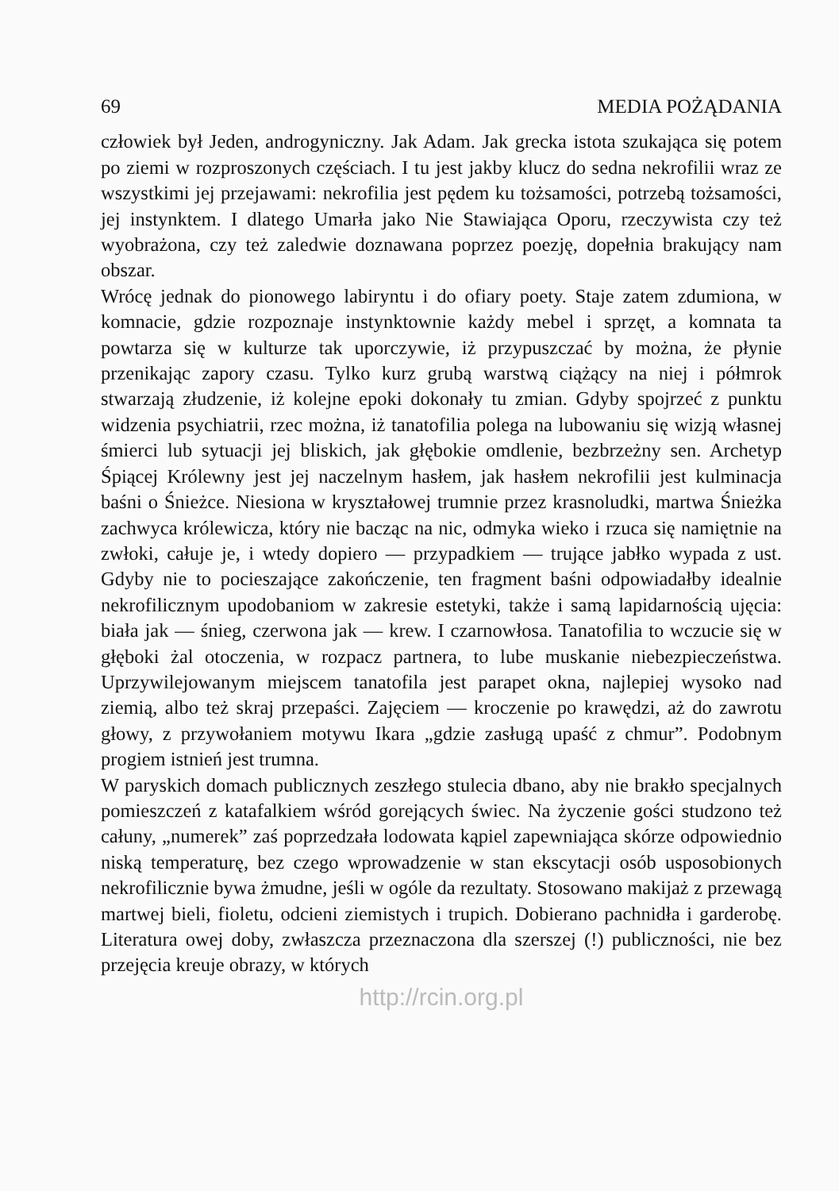69 MEDIA POŻĄDANIA
człowiek był Jeden, androgyniczny. Jak Adam. Jak grecka istota szukająca się potem po ziemi w rozproszonych częściach. I tu jest jakby klucz do sedna nekrofilii wraz ze wszystkimi jej przejawami: nekrofilia jest pędem ku tożsamości, potrzebą tożsamości, jej instynktem. I dlatego Umarła jako Nie Stawiająca Oporu, rzeczywista czy też wyobrażona, czy też zaledwie doznawana poprzez poezję, dopełnia brakujący nam obszar.
Wrócę jednak do pionowego labiryntu i do ofiary poety. Staje zatem zdumiona, w komnacie, gdzie rozpoznaje instynktownie każdy mebel i sprzęt, a komnata ta powtarza się w kulturze tak uporczywie, iż przypuszczać by można, że płynie przenikając zapory czasu. Tylko kurz grubą warstwą ciążący na niej i półmrok stwarzają złudzenie, iż kolejne epoki dokonały tu zmian. Gdyby spojrzeć z punktu widzenia psychiatrii, rzec można, iż tanatofilia polega na lubowaniu się wizją własnej śmierci lub sytuacji jej bliskich, jak głębokie omdlenie, bezbrzeżny sen. Archetyp Śpiącej Królewny jest jej naczelnym hasłem, jak hasłem nekrofilii jest kulminacja baśni o Śnieżce. Niesiona w kryształowej trumnie przez krasnoludki, martwa Śnieżka zachwyca królewicza, który nie bacząc na nic, odmyka wieko i rzuca się namiętnie na zwłoki, całuje je, i wtedy dopiero — przypadkiem — trujące jabłko wypada z ust. Gdyby nie to pocieszające zakończenie, ten fragment baśni odpowiadałby idealnie nekrofilicznym upodobaniom w zakresie estetyki, także i samą lapidarnością ujęcia: biała jak — śnieg, czerwona jak — krew. I czarnowłosa. Tanatofilia to wczucie się w głęboki żal otoczenia, w rozpacz partnera, to lube muskanie niebezpieczeństwa. Uprzywilejowanym miejscem tanatofila jest parapet okna, najlepiej wysoko nad ziemią, albo też skraj przepaści. Zajęciem — kroczenie po krawędzi, aż do zawrotu głowy, z przywołaniem motywu Ikara „gdzie zasługą upaść z chmur”. Podobnym progiem istnień jest trumna.
W paryskich domach publicznych zeszłego stulecia dbano, aby nie brakło specjalnych pomieszczeń z katafalkiem wśród gorejących świec. Na życzenie gości studzono też całuny, „numerek” zaś poprzedzała lodowata kąpiel zapewniająca skórze odpowiednio niską temperaturę, bez czego wprowadzenie w stan ekscytacji osób usposobionych nekrofilicznie bywa żmudne, jeśli w ogóle da rezultaty. Stosowano makijaż z przewagą martwej bieli, fioletu, odcieni ziemistych i trupich. Dobierano pachnidła i garderobę. Literatura owej doby, zwłaszcza przeznaczona dla szerszej (!) publiczności, nie bez przejęcia kreuje obrazy, w których
http://rcin.org.pl